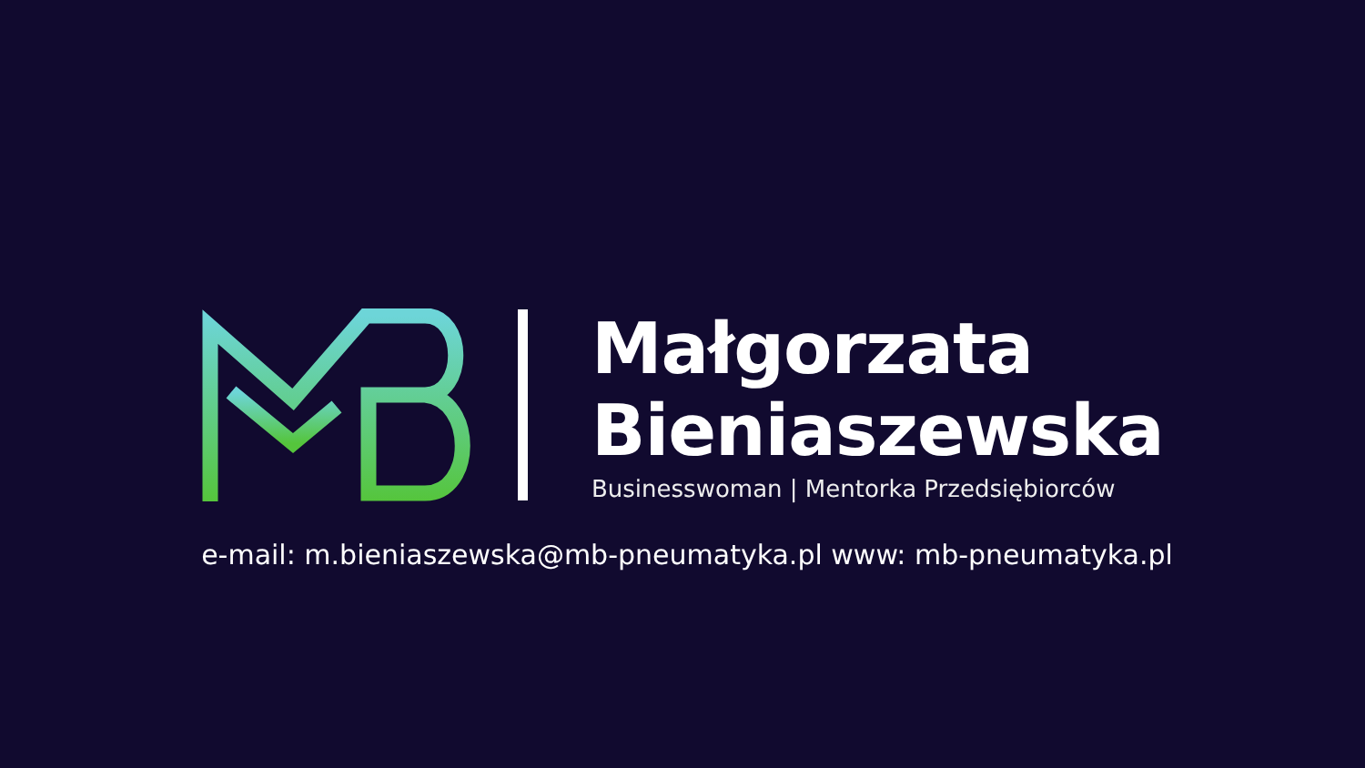Małgorzata
Bieniaszewska
Businesswoman | Mentorka Przedsiębiorców
e-mail: m.bieniaszewska@mb-pneumatyka.pl www: mb-pneumatyka.pl